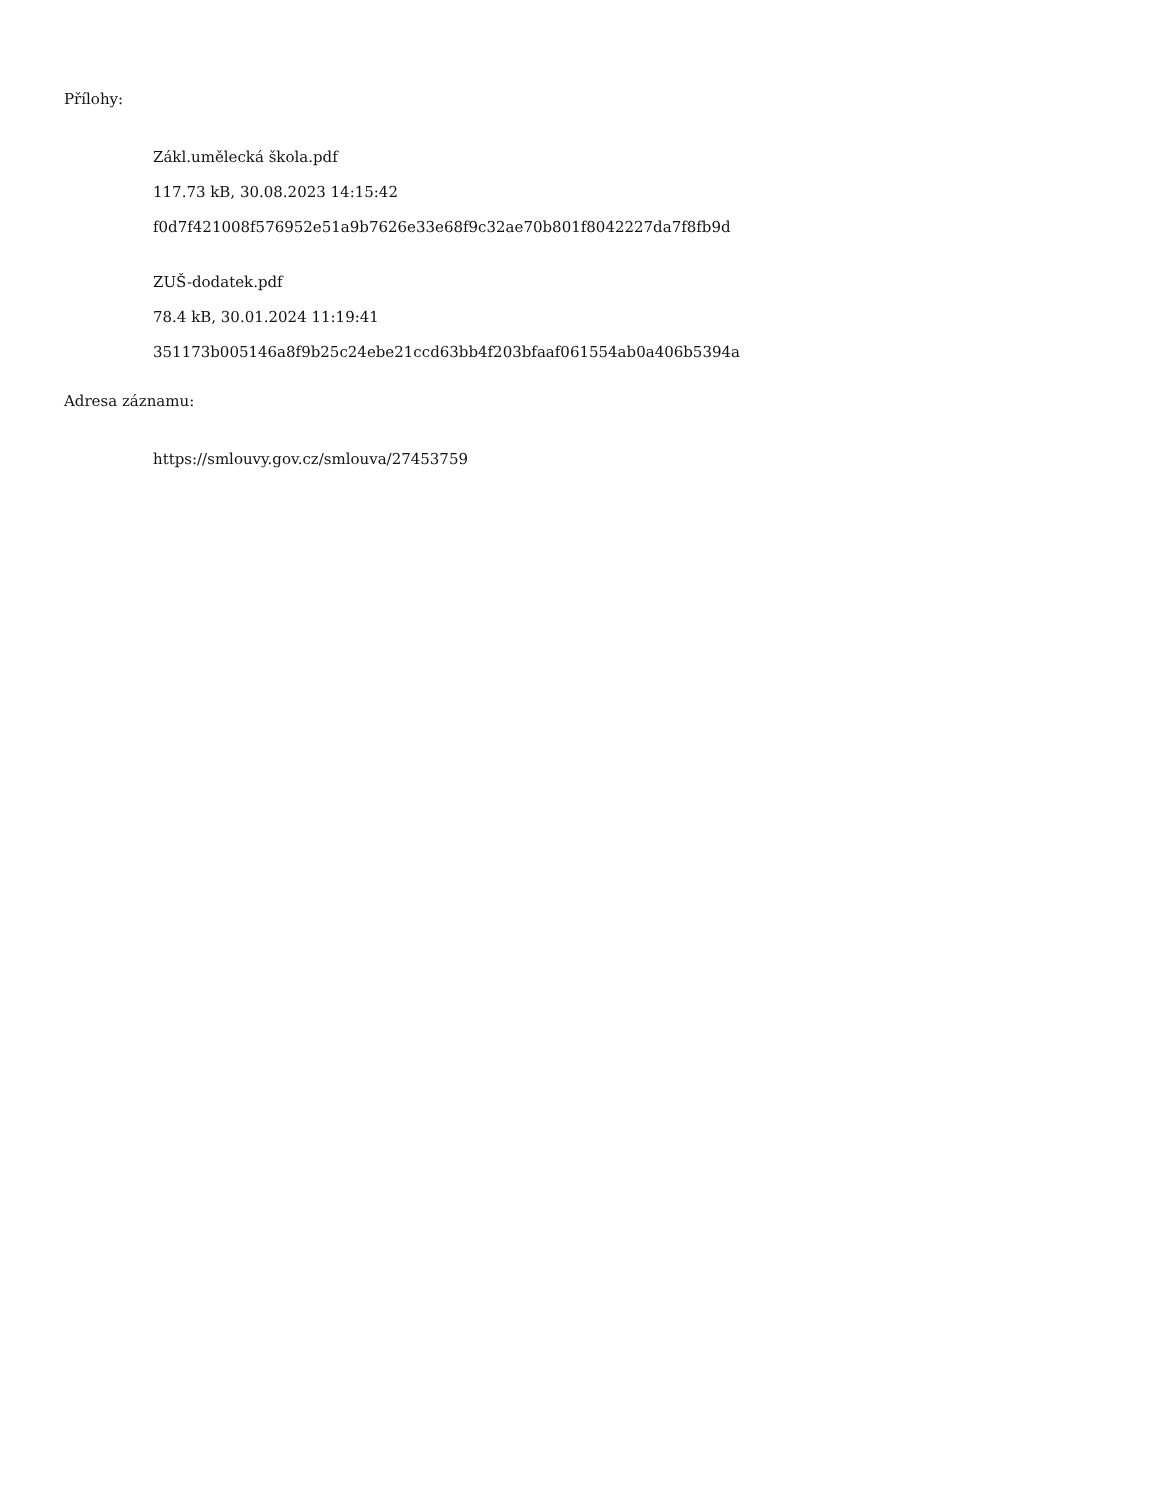Přílohy:
Zákl.umělecká škola.pdf
117.73 kB, 30.08.2023 14:15:42
f0d7f421008f576952e51a9b7626e33e68f9c32ae70b801f8042227da7f8fb9d
ZUŠ-dodatek.pdf
78.4 kB, 30.01.2024 11:19:41
351173b005146a8f9b25c24ebe21ccd63bb4f203bfaaf061554ab0a406b5394a
Adresa záznamu:
https://smlouvy.gov.cz/smlouva/27453759